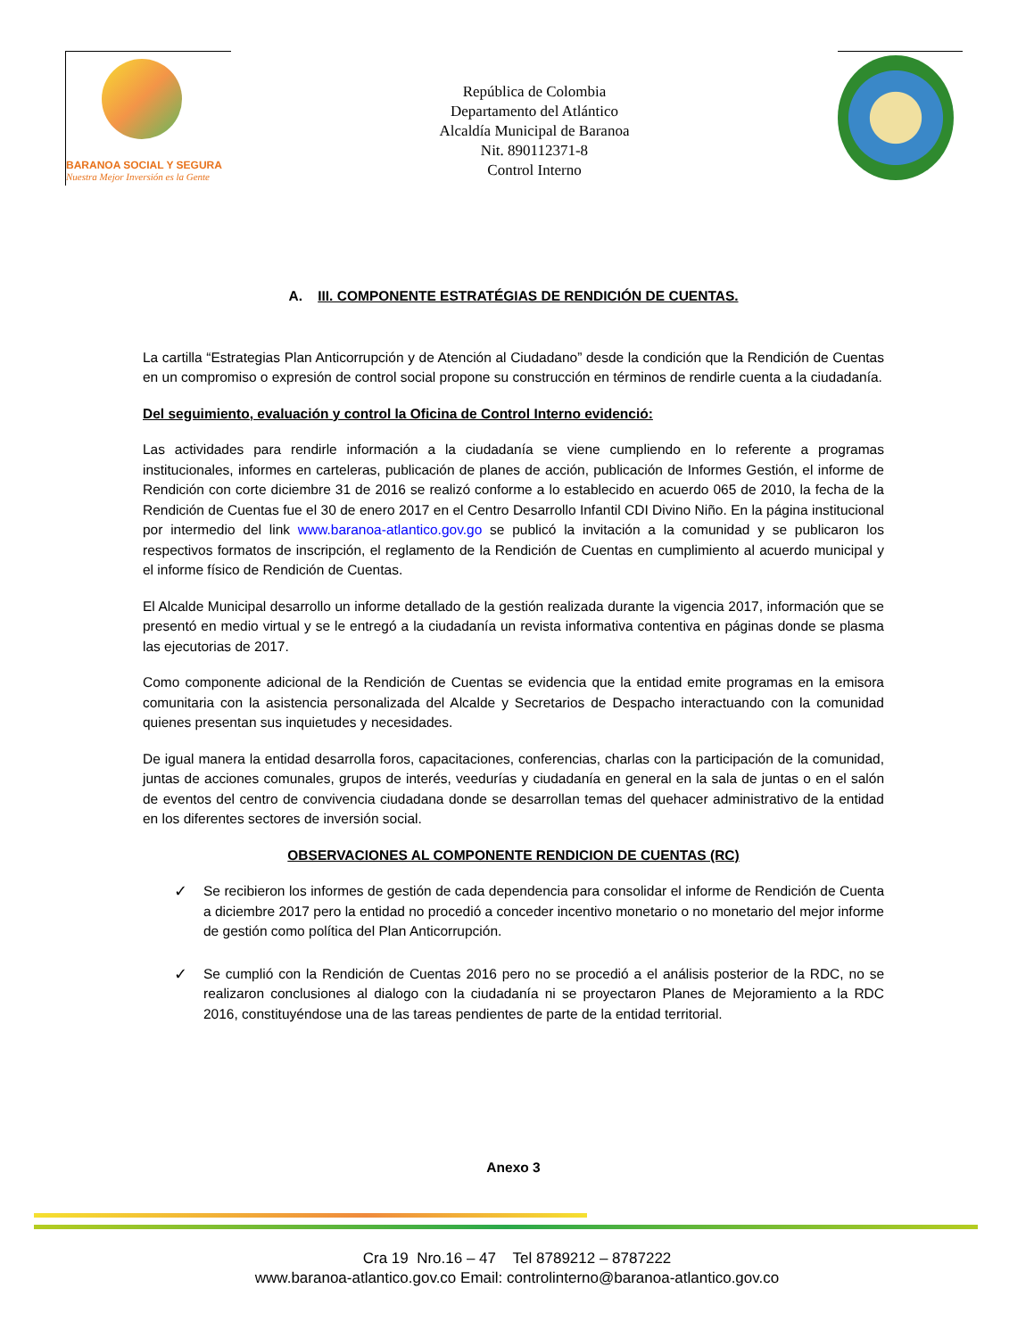BARANOA SOCIAL Y SEGURA
Nuestra Mejor Inversión es la Gente
República de Colombia
Departamento del Atlántico
Alcaldía Municipal de Baranoa
Nit. 890112371-8
Control Interno
A. III. COMPONENTE ESTRATÉGIAS DE RENDICIÓN DE CUENTAS.
La cartilla “Estrategias Plan Anticorrupción y de Atención al Ciudadano” desde la condición que la Rendición de Cuentas en un compromiso o expresión de control social propone su construcción en términos de rendirle cuenta a la ciudadanía.
Del seguimiento, evaluación y control la Oficina de Control Interno evidenció:
Las actividades para rendirle información a la ciudadanía se viene cumpliendo en lo referente a programas institucionales, informes en carteleras, publicación de planes de acción, publicación de Informes Gestión, el informe de Rendición con corte diciembre 31 de 2016 se realizó conforme a lo establecido en acuerdo 065 de 2010, la fecha de la Rendición de Cuentas fue el 30 de enero 2017 en el Centro Desarrollo Infantil CDI Divino Niño. En la página institucional por intermedio del link www.baranoa-atlantico.gov.go se publicó la invitación a la comunidad y se publicaron los respectivos formatos de inscripción, el reglamento de la Rendición de Cuentas en cumplimiento al acuerdo municipal y el informe físico de Rendición de Cuentas.
El Alcalde Municipal desarrollo un informe detallado de la gestión realizada durante la vigencia 2017, información que se presentó en medio virtual y se le entregó a la ciudadanía un revista informativa contentiva en páginas donde se plasma las ejecutorias de 2017.
Como componente adicional de la Rendición de Cuentas se evidencia que la entidad emite programas en la emisora comunitaria con la asistencia personalizada del Alcalde y Secretarios de Despacho interactuando con la comunidad quienes presentan sus inquietudes y necesidades.
De igual manera la entidad desarrolla foros, capacitaciones, conferencias, charlas con la participación de la comunidad, juntas de acciones comunales, grupos de interés, veedurías y ciudadanía en general en la sala de juntas o en el salón de eventos del centro de convivencia ciudadana donde se desarrollan temas del quehacer administrativo de la entidad en los diferentes sectores de inversión social.
OBSERVACIONES AL COMPONENTE RENDICION DE CUENTAS (RC)
✓ Se recibieron los informes de gestión de cada dependencia para consolidar el informe de Rendición de Cuenta a diciembre 2017 pero la entidad no procedió a conceder incentivo monetario o no monetario del mejor informe de gestión como política del Plan Anticorrupción.
✓ Se cumplió con la Rendición de Cuentas 2016 pero no se procedió a el análisis posterior de la RDC, no se realizaron conclusiones al dialogo con la ciudadanía ni se proyectaron Planes de Mejoramiento a la RDC 2016, constituyéndose una de las tareas pendientes de parte de la entidad territorial.
Anexo 3
Cra 19 Nro.16 – 47 Tel 8789212 – 8787222
www.baranoa-atlantico.gov.co Email: controlinterno@baranoa-atlantico.gov.co